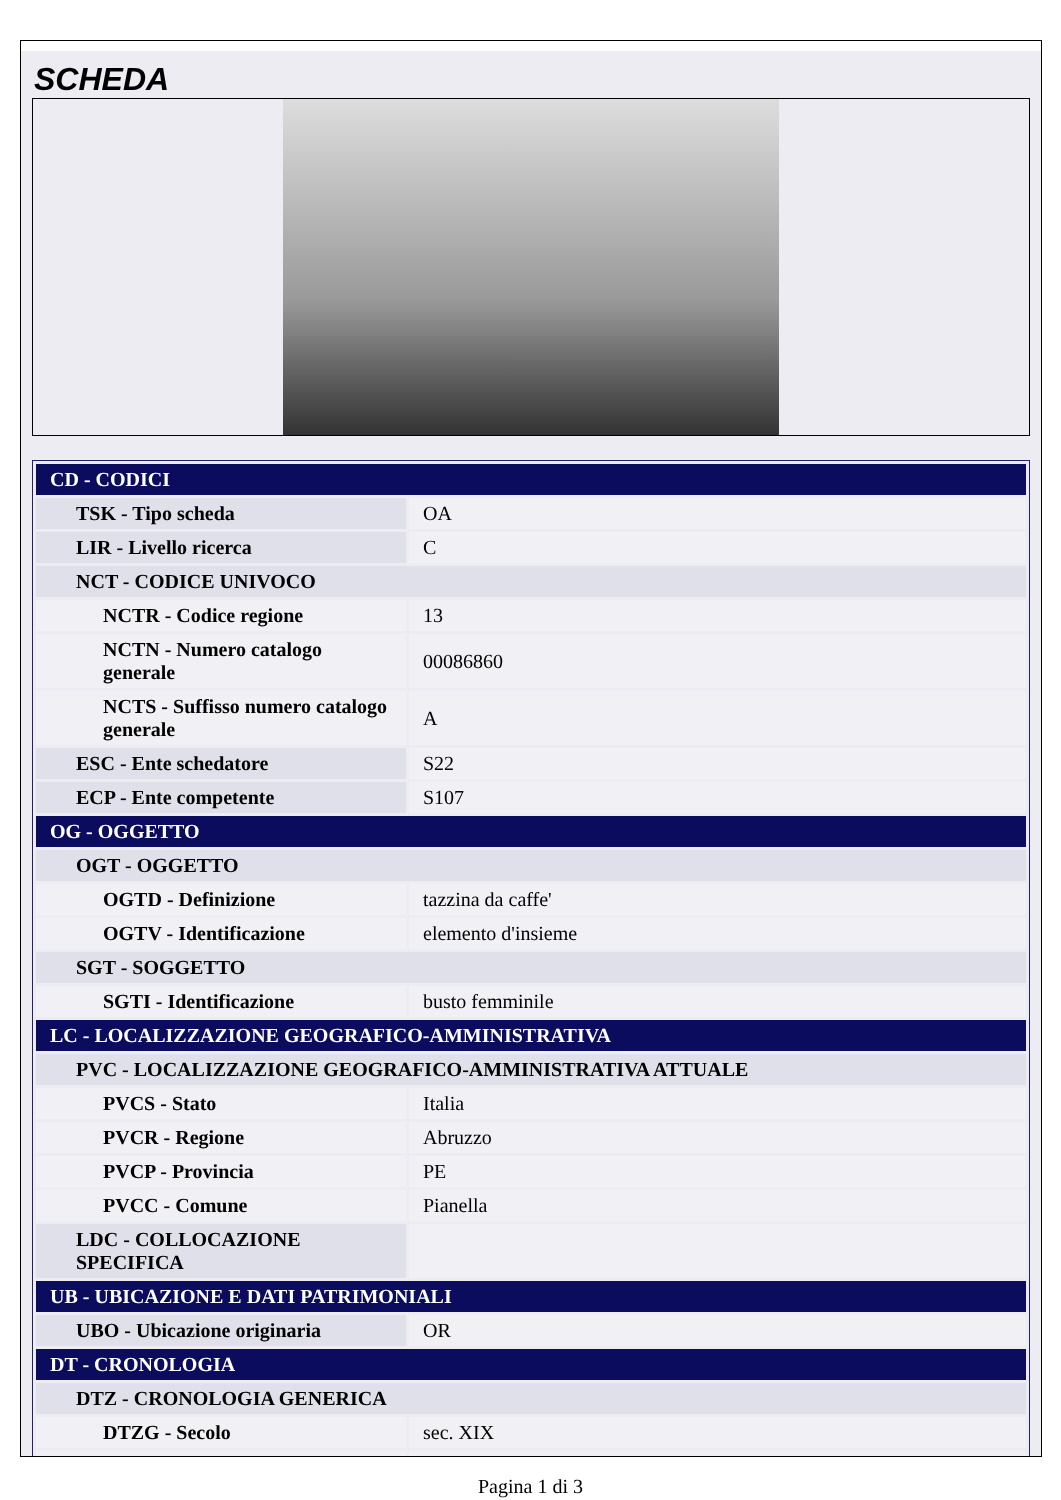SCHEDA
| CD - CODICI | |
| TSK - Tipo scheda | OA |
| LIR - Livello ricerca | C |
| NCT - CODICE UNIVOCO | |
| NCTR - Codice regione | 13 |
| NCTN - Numero catalogo generale | 00086860 |
| NCTS - Suffisso numero catalogo generale | A |
| ESC - Ente schedatore | S22 |
| ECP - Ente competente | S107 |
| OG - OGGETTO | |
| OGT - OGGETTO | |
| OGTD - Definizione | tazzina da caffe' |
| OGTV - Identificazione | elemento d'insieme |
| SGT - SOGGETTO | |
| SGTI - Identificazione | busto femminile |
| LC - LOCALIZZAZIONE GEOGRAFICO-AMMINISTRATIVA | |
| PVC - LOCALIZZAZIONE GEOGRAFICO-AMMINISTRATIVA ATTUALE | |
| PVCS - Stato | Italia |
| PVCR - Regione | Abruzzo |
| PVCP - Provincia | PE |
| PVCC - Comune | Pianella |
| LDC - COLLOCAZIONE SPECIFICA | |
| UB - UBICAZIONE E DATI PATRIMONIALI | |
| UBO - Ubicazione originaria | OR |
| DT - CRONOLOGIA | |
| DTZ - CRONOLOGIA GENERICA | |
| DTZG - Secolo | sec. XIX |
Pagina 1 di 3